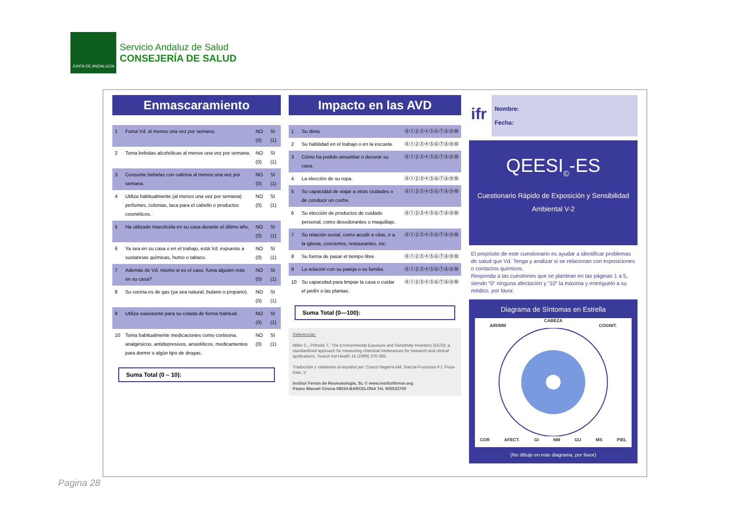JUNTA DE ANDALUCIA
Servicio Andaluz de Salud
CONSEJERÍA DE SALUD
Enmascaramiento
| 1 | Fuma Vd. al menos una vez por semana. | NO (0) | SI (1) |
| 2 | Toma bebidas alcohólicas al menos una vez por semana. | NO (0) | SI (1) |
| 3 | Consume bebidas con cafeína al menos una vez por semana. | NO (0) | SI (1) |
| 4 | Utiliza habitualmente (al menos una vez por semana) perfumes, colonias, laca para el cabello o productos cosméticos. | NO (0) | SI (1) |
| 5 | Ha utilizado insecticida en su casa durante el último año. | NO (0) | SI (1) |
| 6 | Ya sea en su casa o en el trabajo, está Vd. expuesto a sustancias químicas, humo o tabaco. | NO (0) | SI (1) |
| 7 | Además de Vd. mismo si es el caso, fuma alguien más en su casa? | NO (0) | SI (1) |
| 8 | Su cocina es de gas (ya sea natural, butano o propano). | NO (0) | SI (1) |
| 9 | Utiliza suavizante para su colada de forma habitual. | NO (0) | SI (1) |
| 10 | Toma habitualmente medicaciones como cortisona, analgésicos, antidepresivos, ansiolíticos, medicamentos para dormir o algún tipo de drogas. | NO (0) | SI (1) |
Suma Total (0 – 10):
Impacto en las AVD
| 1 | Su dieta. | ⓪①②③④⑤⑥⑦⑧⑨⑩ |
| 2 | Su habilidad en el trabajo o en la escuela. | ⓪①②③④⑤⑥⑦⑧⑨⑩ |
| 3 | Cómo ha podido amueblar o decorar su casa. | ⓪①②③④⑤⑥⑦⑧⑨⑩ |
| 4 | La elección de su ropa. | ⓪①②③④⑤⑥⑦⑧⑨⑩ |
| 5 | Su capacidad de viajar a otras ciudades o de conducir un coche. | ⓪①②③④⑤⑥⑦⑧⑨⑩ |
| 6 | Su elección de productos de cuidado personal, como desodorantes o maquillaje. | ⓪①②③④⑤⑥⑦⑧⑨⑩ |
| 7 | Su relación social, como acudir a citas, ir a la iglesia, conciertos, restaurantes, etc. | ⓪①②③④⑤⑥⑦⑧⑨⑩ |
| 8 | Su forma de pasar el tiempo libre. | ⓪①②③④⑤⑥⑦⑧⑨⑩ |
| 9 | La relación con su pareja o su familia. | ⓪①②③④⑤⑥⑦⑧⑨⑩ |
| 10 | Su capacidad para limpiar la casa o cuidar el jardín o las plantas. | ⓪①②③④⑤⑥⑦⑧⑨⑩ |
Suma Total (0—100):
Referencias:
Miller C., Prihoda T.: The Environmental Exposure and Sensitivity Inventory (EESI): a standardized approach for measuring chemical intolerances for research and clinical applications. Toxicol Ind Health 15 (1999) 370-385.
Traducción y validación al español por: Cuscó-Segarra AM, García-Fructuoso FJ, Poca-Dias, V
Institut Ferran de Reumatologia, SL © www.institutferran.org
Paseo Manuel Girona 08034-BARCELONA Tel. 935522700
ifr
Nombre:
Fecha:
QEESI<sub>©</sub>-ES
Cuestionario Rápido de Exposición y Sensibilidad Ambiental V-2
El propósito de este cuestionario es ayudar a identificar problemas de salud que Vd. Tenga y analizar si se relacionan con exposiciones o contactos químicos.
Responda a las cuestiones que se plantean en las páginas 1 a 5, siendo “0” ninguna afectación y “10” la máxima y entréguelo a su médico, por favor.
Diagrama de Síntomas en Estrella
CABEZA
AIR/MM COGNIT.
COR AFECT. GI NM GU MS PIEL
(No dibuje en este diagrama, por favor)
Pagina 28